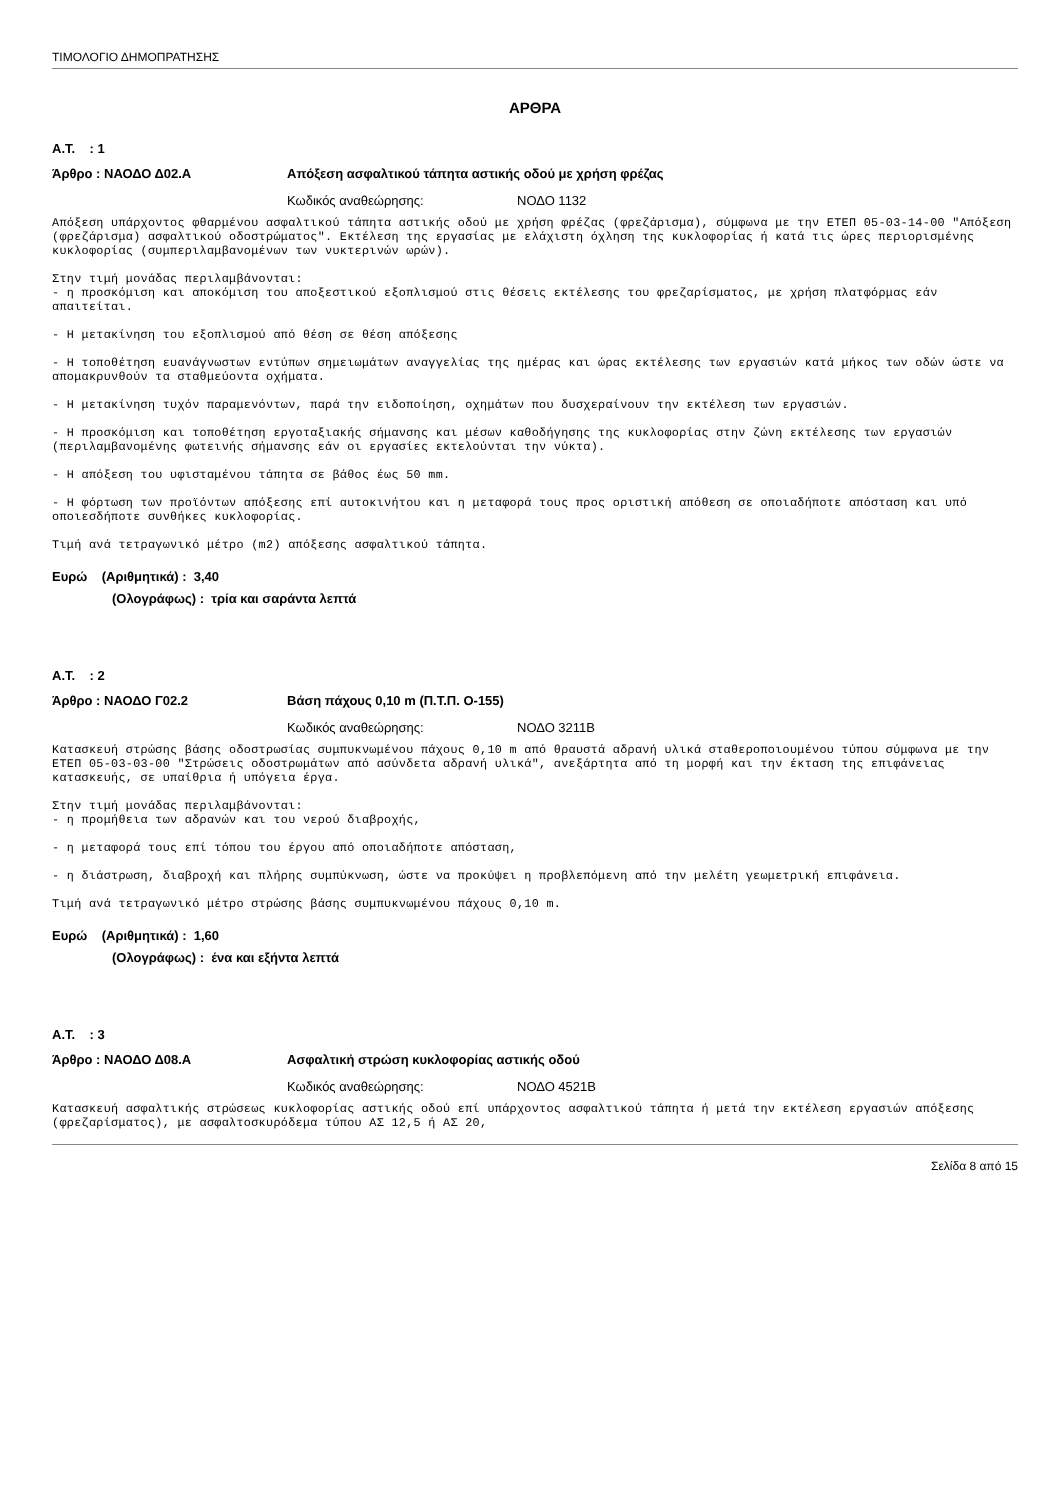ΤΙΜΟΛΟΓΙΟ ΔΗΜΟΠΡΑΤΗΣΗΣ
ΑΡΘΡΑ
Α.Τ. : 1
Άρθρο : ΝΑΟΔΟ Δ02.Α Απόξεση ασφαλτικού τάπητα αστικής οδού με χρήση φρέζας
Κωδικός αναθεώρησης: ΝΟΔΟ 1132
Απόξεση υπάρχοντος φθαρμένου ασφαλτικού τάπητα αστικής οδού με χρήση φρέζας (φρεζάρισμα), σύμφωνα με την ΕΤΕΠ 05-03-14-00 "Απόξεση (φρεζάρισμα) ασφαλτικού οδοστρώματος". Εκτέλεση της εργασίας με ελάχιστη όχληση της κυκλοφορίας ή κατά τις ώρες περιορισμένης κυκλοφορίας (συμπεριλαμβανομένων των νυκτερινών ωρών).
Στην τιμή μονάδας περιλαμβάνονται:
- η προσκόμιση και αποκόμιση του αποξεστικού εξοπλισμού στις θέσεις εκτέλεσης του φρεζαρίσματος, με χρήση πλατφόρμας εάν απαιτείται.
- Η μετακίνηση του εξοπλισμού από θέση σε θέση απόξεσης
- Η τοποθέτηση ευανάγνωστων εντύπων σημειωμάτων αναγγελίας της ημέρας και ώρας εκτέλεσης των εργασιών κατά μήκος των οδών ώστε να απομακρυνθούν τα σταθμεύοντα οχήματα.
- Η μετακίνηση τυχόν παραμενόντων, παρά την ειδοποίηση, οχημάτων που δυσχεραίνουν την εκτέλεση των εργασιών.
- Η προσκόμιση και τοποθέτηση εργοταξιακής σήμανσης και μέσων καθοδήγησης της κυκλοφορίας στην ζώνη εκτέλεσης των εργασιών (περιλαμβανομένης φωτεινής σήμανσης εάν οι εργασίες εκτελούνται την νύκτα).
- Η απόξεση του υφισταμένου τάπητα σε βάθος έως 50 mm.
- Η φόρτωση των προϊόντων απόξεσης επί αυτοκινήτου και η μεταφορά τους προς οριστική απόθεση σε οποιαδήποτε απόσταση και υπό οποιεσδήποτε συνθήκες κυκλοφορίας.
Τιμή ανά τετραγωνικό μέτρο (m2) απόξεσης ασφαλτικού τάπητα.
Ευρώ (Αριθμητικά) : 3,40
(Ολογράφως) : τρία και σαράντα λεπτά
Α.Τ. : 2
Άρθρο : ΝΑΟΔΟ Γ02.2 Βάση πάχους 0,10 m (Π.Τ.Π. Ο-155)
Κωδικός αναθεώρησης: ΝΟΔΟ 3211Β
Κατασκευή στρώσης βάσης οδοστρωσίας συμπυκνωμένου πάχους 0,10 m από θραυστά αδρανή υλικά σταθεροποιουμένου τύπου σύμφωνα με την ΕΤΕΠ 05-03-03-00 "Στρώσεις οδοστρωμάτων από ασύνδετα αδρανή υλικά", ανεξάρτητα από τη μορφή και την έκταση της επιφάνειας κατασκευής, σε υπαίθρια ή υπόγεια έργα.
Στην τιμή μονάδας περιλαμβάνονται:
- η προμήθεια των αδρανών και του νερού διαβροχής,
- η μεταφορά τους επί τόπου του έργου από οποιαδήποτε απόσταση,
- η διάστρωση, διαβροχή και πλήρης συμπύκνωση, ώστε να προκύψει η προβλεπόμενη από την μελέτη γεωμετρική επιφάνεια.
Τιμή ανά τετραγωνικό μέτρο στρώσης βάσης συμπυκνωμένου πάχους 0,10 m.
Ευρώ (Αριθμητικά) : 1,60
(Ολογράφως) : ένα και εξήντα λεπτά
Α.Τ. : 3
Άρθρο : ΝΑΟΔΟ Δ08.Α Ασφαλτική στρώση κυκλοφορίας αστικής οδού
Κωδικός αναθεώρησης: ΝΟΔΟ 4521Β
Κατασκευή ασφαλτικής στρώσεως κυκλοφορίας αστικής οδού επί υπάρχοντος ασφαλτικού τάπητα ή μετά την εκτέλεση εργασιών απόξεσης (φρεζαρίσματος), με ασφαλτοσκυρόδεμα τύπου ΑΣ 12,5 ή ΑΣ 20,
Σελίδα 8 από 15